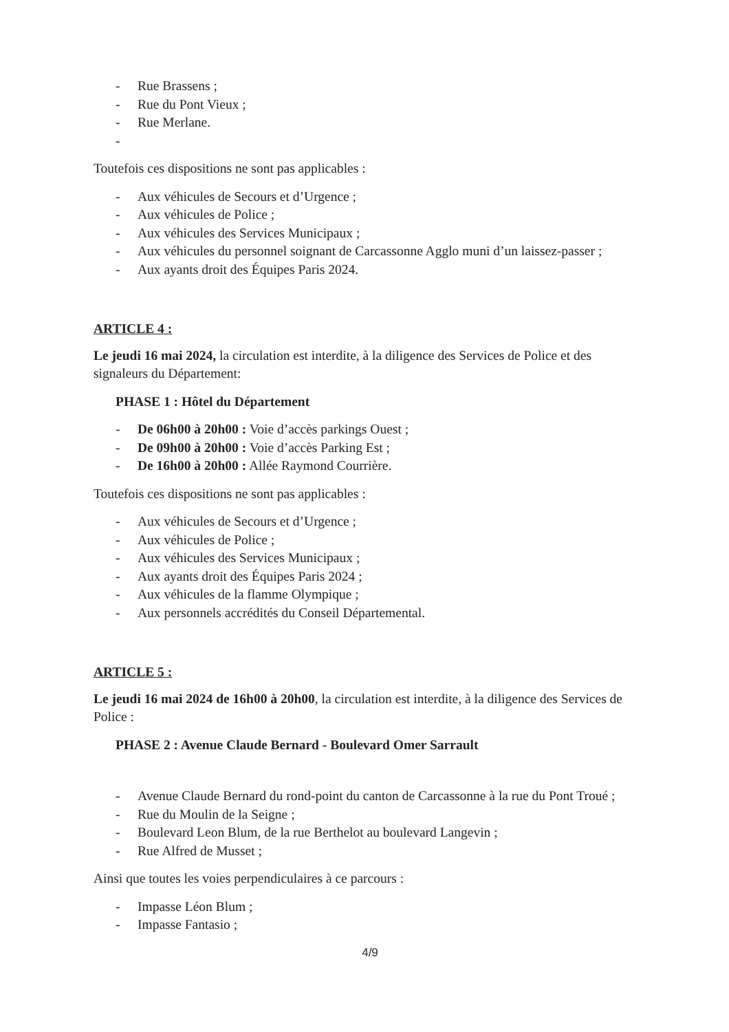- Rue Brassens ;
- Rue du Pont Vieux ;
- Rue Merlane.
-
Toutefois ces dispositions ne sont pas applicables :
- Aux véhicules de Secours et d’Urgence ;
- Aux véhicules de Police ;
- Aux véhicules des Services Municipaux ;
- Aux véhicules du personnel soignant de Carcassonne Agglo muni d’un laissez-passer ;
- Aux ayants droit des Équipes Paris 2024.
ARTICLE 4 :
Le jeudi 16 mai 2024, la circulation est interdite, à la diligence des Services de Police et des signaleurs du Département:
PHASE 1 : Hôtel du Département
- De 06h00 à 20h00 : Voie d’accès parkings Ouest ;
- De 09h00 à 20h00 : Voie d’accès Parking Est ;
- De 16h00 à 20h00 : Allée Raymond Courrière.
Toutefois ces dispositions ne sont pas applicables :
- Aux véhicules de Secours et d’Urgence ;
- Aux véhicules de Police ;
- Aux véhicules des Services Municipaux ;
- Aux ayants droit des Équipes Paris 2024 ;
- Aux véhicules de la flamme Olympique ;
- Aux personnels accrédités du Conseil Départemental.
ARTICLE 5 :
Le jeudi 16 mai 2024 de 16h00 à 20h00, la circulation est interdite, à la diligence des Services de Police :
PHASE 2 : Avenue Claude Bernard - Boulevard Omer Sarrault
- Avenue Claude Bernard du rond-point du canton de Carcassonne à la rue du Pont Troué ;
- Rue du Moulin de la Seigne ;
- Boulevard Leon Blum, de la rue Berthelot au boulevard Langevin ;
- Rue Alfred de Musset ;
Ainsi que toutes les voies perpendiculaires à ce parcours :
- Impasse Léon Blum ;
- Impasse Fantasio ;
4/9